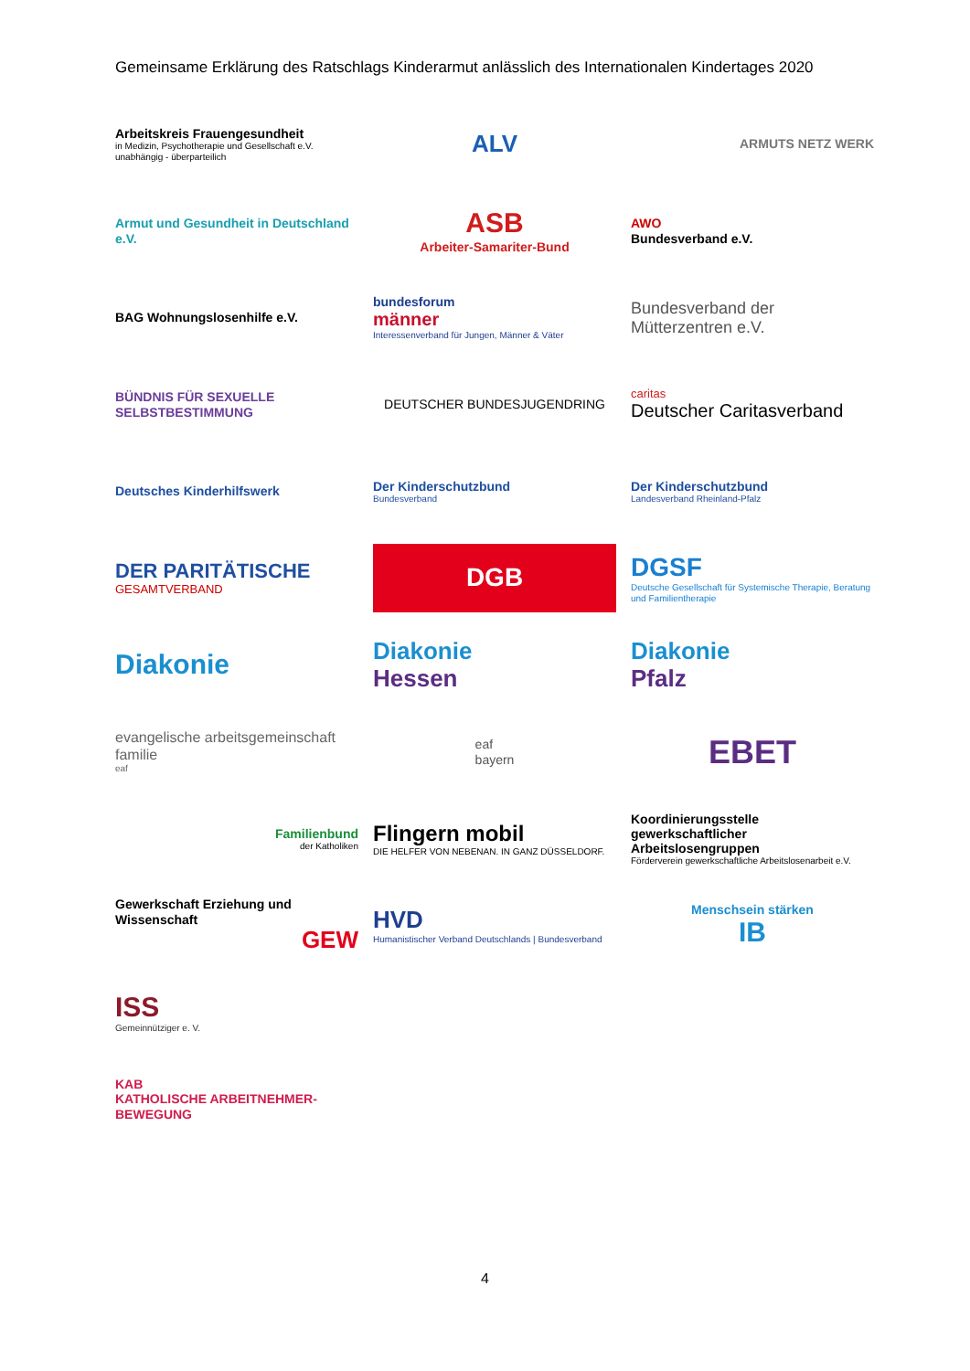Gemeinsame Erklärung des Ratschlags Kinderarmut anlässlich des Internationalen Kindertages 2020
Arbeitskreis Frauengesundheit
in Medizin, Psychotherapie und Gesellschaft e.V.
unabhängig - überparteilich
ALV
ARMUTS NETZ WERK
Armut und Gesundheit in Deutschland e.V.
ASB
Arbeiter-Samariter-Bund
AWO
Bundesverband e.V.
BAG Wohnungslosenhilfe e.V.
bundesforum
männer
Interessenverband für Jungen, Männer & Väter
Bundesverband der Mütterzentren e.V.
BÜNDNIS FÜR SEXUELLE SELBSTBESTIMMUNG
DEUTSCHER BUNDESJUGENDRING
caritas
Deutscher Caritasverband
Deutsches Kinderhilfswerk
Der Kinderschutzbund
Bundesverband
Der Kinderschutzbund
Landesverband Rheinland-Pfalz
DER PARITÄTISCHE
GESAMTVERBAND
DGB
DGSF
Deutsche Gesellschaft für Systemische Therapie, Beratung und Familientherapie
Diakonie
Diakonie
Hessen
Diakonie
Pfalz
evangelische arbeitsgemeinschaft familie
eaf
eaf
bayern
EBET
Familienbund
der Katholiken
Flingern mobil
DIE HELFER VON NEBENAN. IN GANZ DÜSSELDORF.
Koordinierungsstelle gewerkschaftlicher Arbeitslosengruppen
Förderverein gewerkschaftliche Arbeitslosenarbeit e.V.
Gewerkschaft Erziehung und Wissenschaft
GEW
HVD
Humanistischer Verband Deutschlands | Bundesverband
Menschsein stärken
IB
ISS
Gemeinnütziger e. V.
KAB
KATHOLISCHE ARBEITNEHMER-BEWEGUNG
4